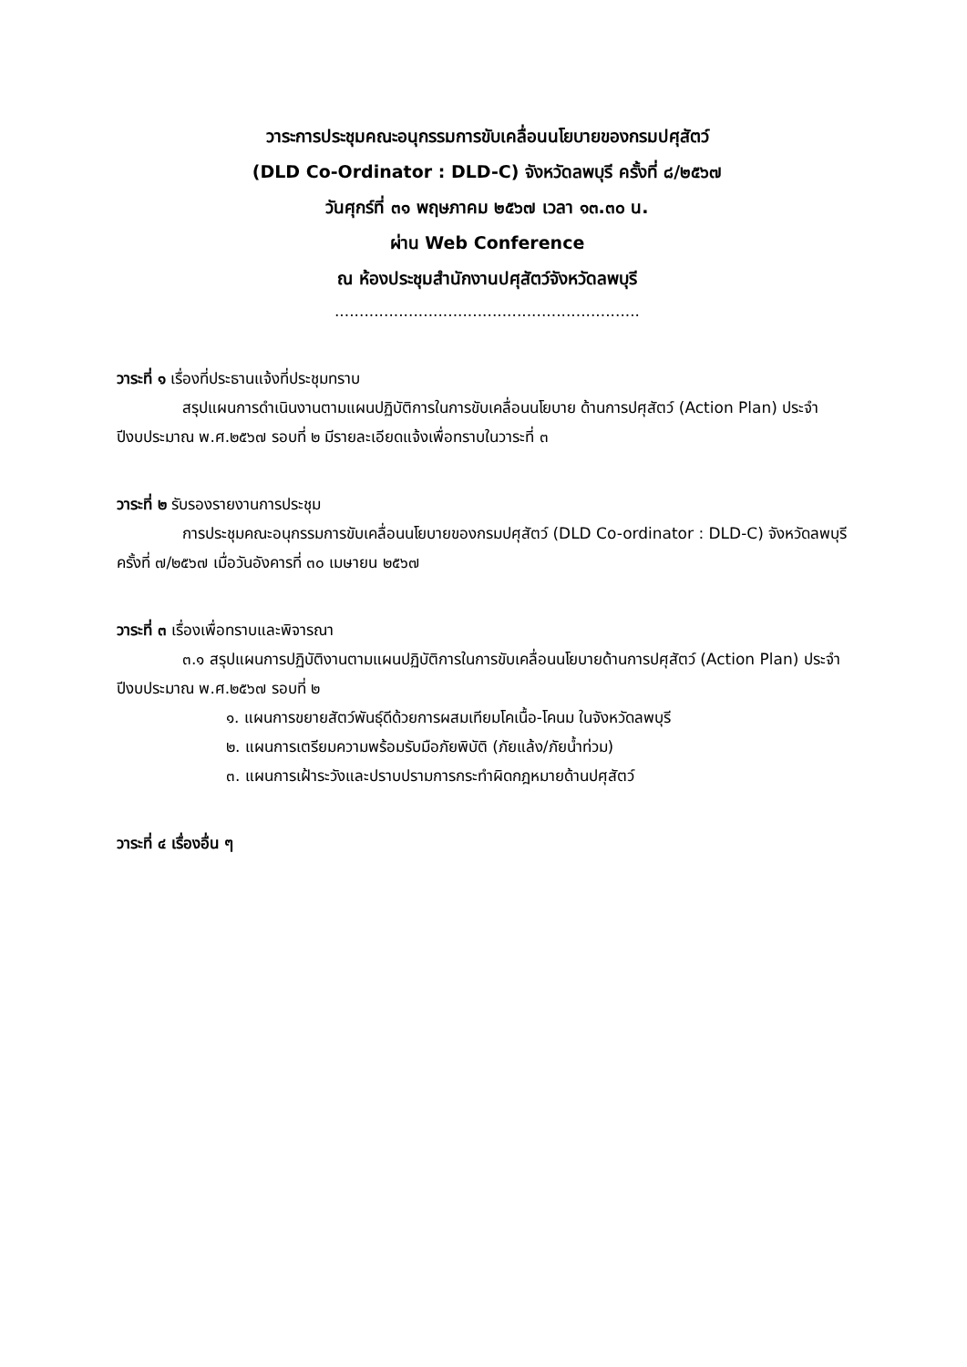วาระการประชุมคณะอนุกรรมการขับเคลื่อนนโยบายของกรมปศุสัตว์
(DLD Co-Ordinator : DLD-C) จังหวัดลพบุรี ครั้งที่ ๘/๒๕๖๗
วันศุกร์ที่ ๓๑ พฤษภาคม ๒๕๖๗ เวลา ๑๓.๓๐ น.
ผ่าน Web Conference
ณ ห้องประชุมสำนักงานปศุสัตว์จังหวัดลพบุรี
..............................................................
วาระที่ ๑ เรื่องที่ประธานแจ้งที่ประชุมทราบ
สรุปแผนการดำเนินงานตามแผนปฏิบัติการในการขับเคลื่อนนโยบาย ด้านการปศุสัตว์ (Action Plan) ประจำปีงบประมาณ พ.ศ.๒๕๖๗ รอบที่ ๒ มีรายละเอียดแจ้งเพื่อทราบในวาระที่ ๓
วาระที่ ๒ รับรองรายงานการประชุม
การประชุมคณะอนุกรรมการขับเคลื่อนนโยบายของกรมปศุสัตว์ (DLD Co-ordinator : DLD-C) จังหวัดลพบุรี ครั้งที่ ๗/๒๕๖๗ เมื่อวันอังคารที่ ๓๐ เมษายน ๒๕๖๗
วาระที่ ๓ เรื่องเพื่อทราบและพิจารณา
๓.๑ สรุปแผนการปฏิบัติงานตามแผนปฏิบัติการในการขับเคลื่อนนโยบายด้านการปศุสัตว์ (Action Plan) ประจำปีงบประมาณ พ.ศ.๒๕๖๗ รอบที่ ๒
๑. แผนการขยายสัตว์พันธุ์ดีด้วยการผสมเทียมโคเนื้อ-โคนม ในจังหวัดลพบุรี
๒. แผนการเตรียมความพร้อมรับมือภัยพิบัติ (ภัยแล้ง/ภัยน้ำท่วม)
๓. แผนการเฝ้าระวังและปราบปรามการกระทำผิดกฎหมายด้านปศุสัตว์
วาระที่ ๔ เรื่องอื่น ๆ